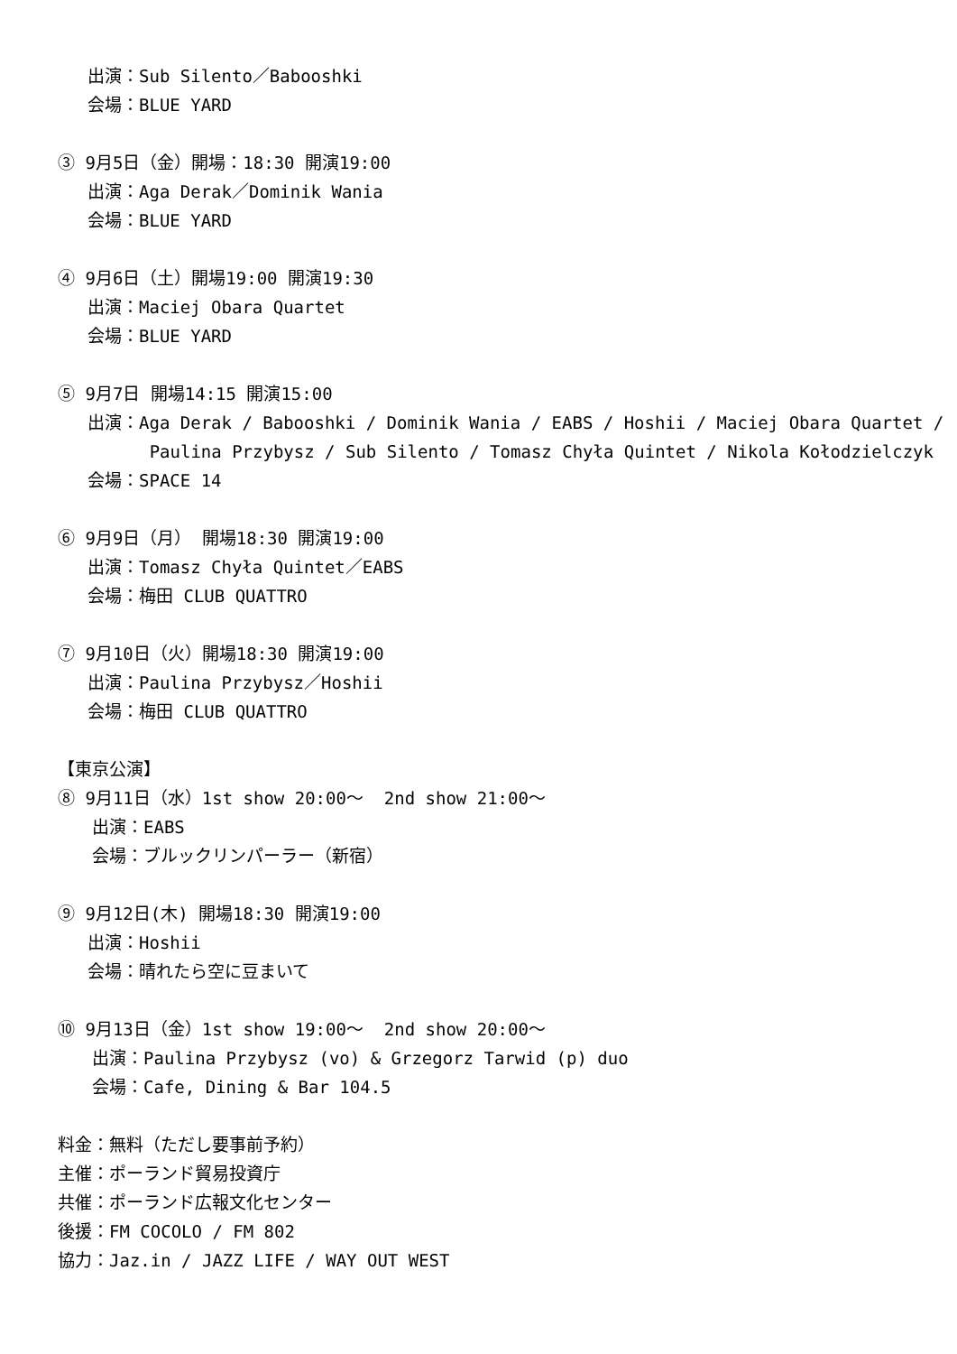出演：Sub Silento／Babooshki
会場：BLUE YARD
③ 9月5日（金）開場：18:30 開演19:00
出演：Aga Derak／Dominik Wania
会場：BLUE YARD
④ 9月6日（土）開場19:00 開演19:30
出演：Maciej Obara Quartet
会場：BLUE YARD
⑤ 9月7日 開場14:15 開演15:00
出演：Aga Derak / Babooshki / Dominik Wania / EABS / Hoshii / Maciej Obara Quartet /
Paulina Przybysz / Sub Silento / Tomasz Chyła Quintet / Nikola Kołodzielczyk
会場：SPACE 14
⑥ 9月9日（月） 開場18:30 開演19:00
出演：Tomasz Chyła Quintet／EABS
会場：梅田 CLUB QUATTRO
⑦ 9月10日（火）開場18:30 開演19:00
出演：Paulina Przybysz／Hoshii
会場：梅田 CLUB QUATTRO
【東京公演】
⑧ 9月11日（水）1st show 20:00～ 2nd show 21:00～
出演：EABS
会場：ブルックリンパーラー（新宿）
⑨ 9月12日(木) 開場18:30 開演19:00
出演：Hoshii
会場：晴れたら空に豆まいて
⑩ 9月13日（金）1st show 19:00～ 2nd show 20:00～
出演：Paulina Przybysz (vo) & Grzegorz Tarwid (p) duo
会場：Cafe, Dining & Bar 104.5
料金：無料（ただし要事前予約）
主催：ポーランド貿易投資庁
共催：ポーランド広報文化センター
後援：FM COCOLO / FM 802
協力：Jaz.in / JAZZ LIFE / WAY OUT WEST